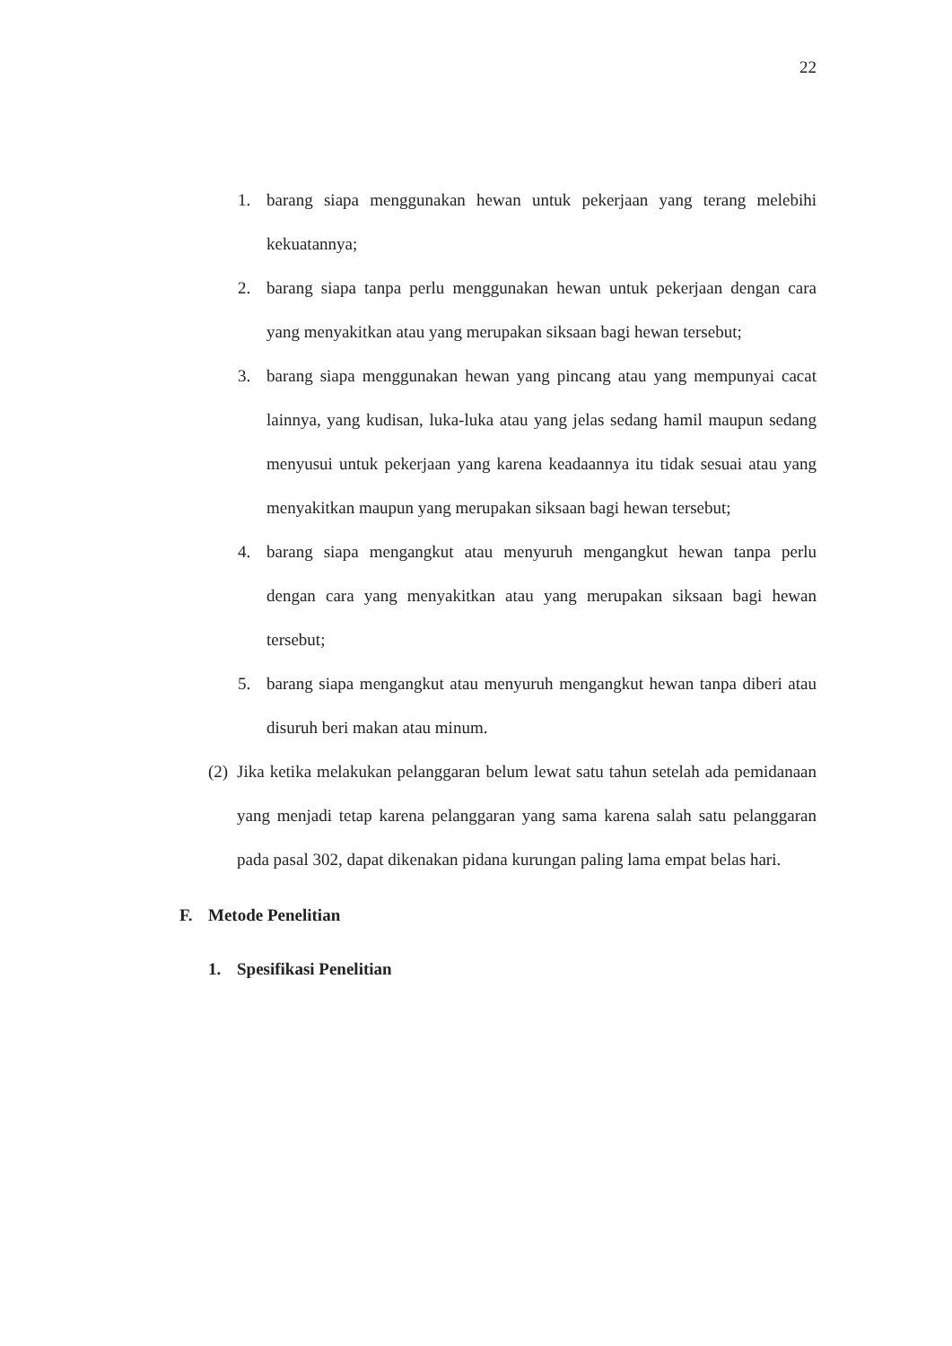22
1. barang siapa menggunakan hewan untuk pekerjaan yang terang melebihi kekuatannya;
2. barang siapa tanpa perlu menggunakan hewan untuk pekerjaan dengan cara yang menyakitkan atau yang merupakan siksaan bagi hewan tersebut;
3. barang siapa menggunakan hewan yang pincang atau yang mempunyai cacat lainnya, yang kudisan, luka-luka atau yang jelas sedang hamil maupun sedang menyusui untuk pekerjaan yang karena keadaannya itu tidak sesuai atau yang menyakitkan maupun yang merupakan siksaan bagi hewan tersebut;
4. barang siapa mengangkut atau menyuruh mengangkut hewan tanpa perlu dengan cara yang menyakitkan atau yang merupakan siksaan bagi hewan tersebut;
5. barang siapa mengangkut atau menyuruh mengangkut hewan tanpa diberi atau disuruh beri makan atau minum.
(2) Jika ketika melakukan pelanggaran belum lewat satu tahun setelah ada pemidanaan yang menjadi tetap karena pelanggaran yang sama karena salah satu pelanggaran pada pasal 302, dapat dikenakan pidana kurungan paling lama empat belas hari.
F. Metode Penelitian
1. Spesifikasi Penelitian